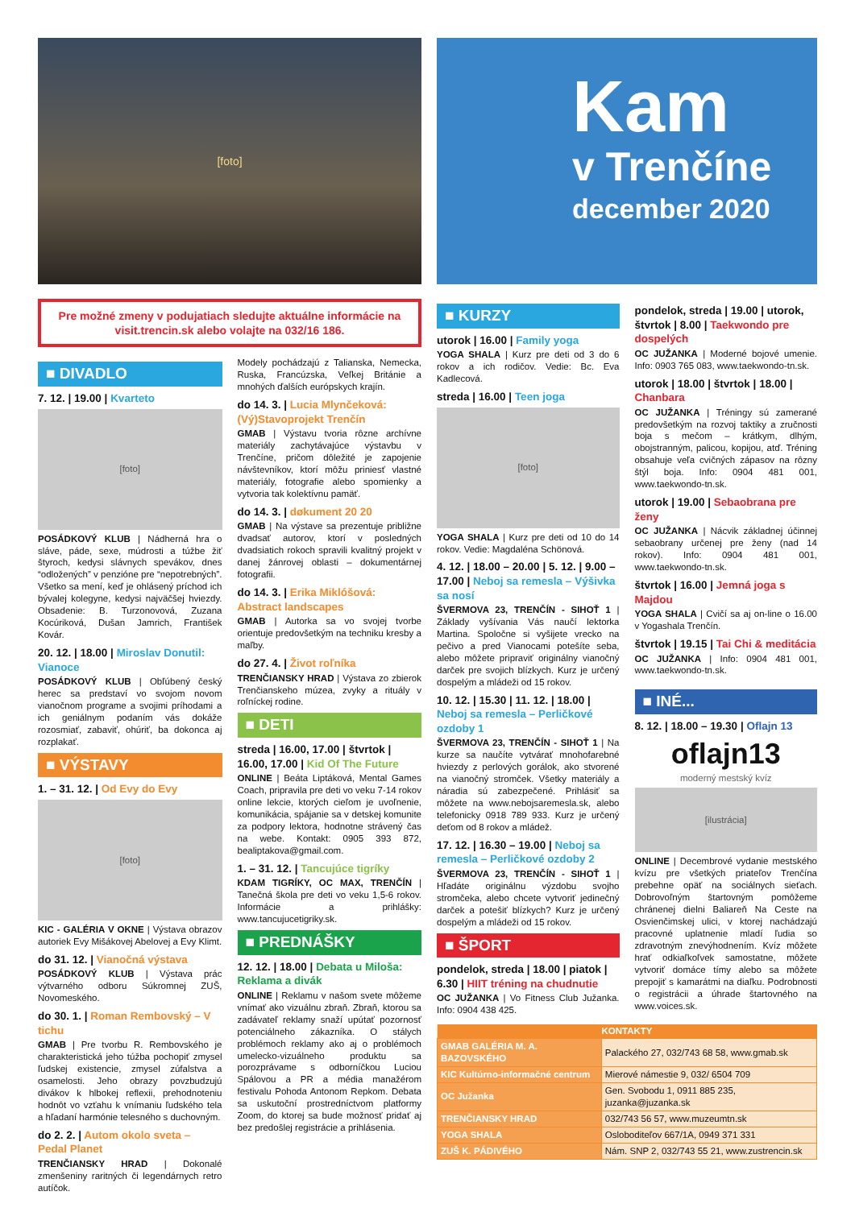[foto]
Kam
v Trenčíne
december 2020
Pre možné zmeny v podujatiach sledujte aktuálne informácie na visit.trencin.sk alebo volajte na 032/16 186.
■ DIVADLO
7. 12. | 19.00 | Kvarteto
[foto]
POSÁDKOVÝ KLUB | Nádherná hra o sláve, páde, sexe, múdrosti a túžbe žiť štyroch, kedysi slávnych spevákov, dnes “odložených” v penzióne pre “nepotrebných”. Všetko sa mení, keď je ohlásený príchod ich bývalej kolegyne, kedysi najväčšej hviezdy. Obsadenie: B. Turzonovová, Zuzana Kocúriková, Dušan Jamrich, František Kovár.
20. 12. | 18.00 | Miroslav Donutil: Vianoce
POSÁDKOVÝ KLUB | Obľúbený český herec sa predstaví vo svojom novom vianočnom programe a svojimi príhodami a ich geniálnym podaním vás dokáže rozosmiať, zabaviť, ohúriť, ba dokonca aj rozplakať.
■ VÝSTAVY
1. – 31. 12. | Od Evy do Evy
[foto]
KIC - GALÉRIA V OKNE | Výstava obrazov autoriek Evy Mišákovej Abelovej a Evy Klimt.
do 31. 12. | Vianočná výstava
POSÁDKOVÝ KLUB | Výstava prác výtvarného odboru Súkromnej ZUŠ, Novomeského.
do 30. 1. | Roman Rembovský – V tichu
GMAB | Pre tvorbu R. Rembovského je charakteristická jeho túžba pochopiť zmysel ľudskej existencie, zmysel zúfalstva a osamelosti. Jeho obrazy povzbudzujú divákov k hlbokej reflexii, prehodnoteniu hodnôt vo vzťahu k vnímaniu ľudského tela a hľadaní harmónie telesného s duchovným.
do 2. 2. | Autom okolo sveta – Pedal Planet
TRENČIANSKY HRAD | Dokonalé zmenšeniny raritných či legendárnych retro autíčok.
Modely pochádzajú z Talianska, Nemecka, Ruska, Francúzska, Veľkej Británie a mnohých ďalších európskych krajín.
do 14. 3. | Lucia Mlynčeková: (Vý)Stavoprojekt Trenčín
GMAB | Výstavu tvoria rôzne archívne materiály zachytávajúce výstavbu v Trenčíne, pričom dôležité je zapojenie návštevníkov, ktorí môžu priniesť vlastné materiály, fotografie alebo spomienky a vytvoria tak kolektívnu pamäť.
do 14. 3. | døkument 20 20
GMAB | Na výstave sa prezentuje približne dvadsať autorov, ktorí v posledných dvadsiatich rokoch spravili kvalitný projekt v danej žánrovej oblasti – dokumentárnej fotografii.
do 14. 3. | Erika Miklóšová: Abstract landscapes
GMAB | Autorka sa vo svojej tvorbe orientuje predovšetkým na techniku kresby a maľby.
do 27. 4. | Život roľníka
TRENČIANSKY HRAD | Výstava zo zbierok Trenčianskeho múzea, zvyky a rituály v roľníckej rodine.
■ DETI
streda | 16.00, 17.00 | štvrtok | 16.00, 17.00 | Kid Of The Future
ONLINE | Beáta Liptáková, Mental Games Coach, pripravila pre deti vo veku 7-14 rokov online lekcie, ktorých cieľom je uvoľnenie, komunikácia, spájanie sa v detskej komunite za podpory lektora, hodnotne strávený čas na webe. Kontakt: 0905 393 872, bealiptakova@gmail.com.
1. – 31. 12. | Tancujúce tigríky
KDAM TIGRÍKY, OC MAX, TRENČÍN | Tanečná škola pre deti vo veku 1,5-6 rokov. Informácie a prihlášky: www.tancujucetigriky.sk.
■ PREDNÁŠKY
12. 12. | 18.00 | Debata u Miloša: Reklama a divák
ONLINE | Reklamu v našom svete môžeme vnímať ako vizuálnu zbraň. Zbraň, ktorou sa zadávateľ reklamy snaží upútať pozornosť potenciálneho zákazníka. O stálych problémoch reklamy ako aj o problémoch umelecko-vizuálneho produktu sa porozprávame s odborníčkou Luciou Spálovou a PR a média manažérom festivalu Pohoda Antonom Repkom. Debata sa uskutoční prostredníctvom platformy Zoom, do ktorej sa bude možnosť pridať aj bez predošlej registrácie a prihlásenia.
■ KURZY
utorok | 16.00 | Family yoga
YOGA SHALA | Kurz pre deti od 3 do 6 rokov a ich rodičov. Vedie: Bc. Eva Kadlecová.
streda | 16.00 | Teen joga
[foto]
YOGA SHALA | Kurz pre deti od 10 do 14 rokov. Vedie: Magdaléna Schönová.
4. 12. | 18.00 – 20.00 | 5. 12. | 9.00 – 17.00 | Neboj sa remesla – Výšivka sa nosí
ŠVERMOVA 23, TRENČÍN - SIHOŤ 1 | Základy vyšívania Vás naučí lektorka Martina. Spoločne si vyšijete vrecko na pečivo a pred Vianocami potešíte seba, alebo môžete pripraviť originálny vianočný darček pre svojich blízkych. Kurz je určený dospelým a mládeži od 15 rokov.
10. 12. | 15.30 | 11. 12. | 18.00 | Neboj sa remesla – Perličkové ozdoby 1
ŠVERMOVA 23, TRENČÍN - SIHOŤ 1 | Na kurze sa naučíte vytvárať mnohofarebné hviezdy z perlových gorálok, ako stvorené na vianočný stromček. Všetky materiály a náradia sú zabezpečené. Prihlásiť sa môžete na www.nebojsaremesla.sk, alebo telefonicky 0918 789 933. Kurz je určený deťom od 8 rokov a mládež.
17. 12. | 16.30 – 19.00 | Neboj sa remesla – Perličkové ozdoby 2
ŠVERMOVA 23, TRENČÍN - SIHOŤ 1 | Hľadáte originálnu výzdobu svojho stromčeka, alebo chcete vytvoriť jedinečný darček a potešiť blízkych? Kurz je určený dospelým a mládeži od 15 rokov.
■ ŠPORT
pondelok, streda | 18.00 | piatok | 6.30 | HIIT tréning na chudnutie
OC JUŽANKA | Vo Fitness Club Južanka. Info: 0904 438 425.
pondelok, streda | 19.00 | utorok, štvrtok | 8.00 | Taekwondo pre dospelých
OC JUŽANKA | Moderné bojové umenie. Info: 0903 765 083, www.taekwondo-tn.sk.
utorok | 18.00 | štvrtok | 18.00 | Chanbara
OC JUŽANKA | Tréningy sú zamerané predovšetkým na rozvoj taktiky a zručnosti boja s mečom – krátkym, dlhým, obojstranným, palicou, kopijou, atď. Tréning obsahuje veľa cvičných zápasov na rôzny štýl boja. Info: 0904 481 001, www.taekwondo-tn.sk.
utorok | 19.00 | Sebaobrana pre ženy
OC JUŽANKA | Nácvik základnej účinnej sebaobrany určenej pre ženy (nad 14 rokov). Info: 0904 481 001, www.taekwondo-tn.sk.
štvrtok | 16.00 | Jemná joga s Majdou
YOGA SHALA | Cvičí sa aj on-line o 16.00 v Yogashala Trenčín.
štvrtok | 19.15 | Tai Chi & meditácia
OC JUŽANKA | Info: 0904 481 001, www.taekwondo-tn.sk.
■ INÉ...
8. 12. | 18.00 – 19.30 | Oflajn 13
oflajn13
moderný mestský kvíz
[ilustrácia]
ONLINE | Decembrové vydanie mestského kvízu pre všetkých priateľov Trenčína prebehne opäť na sociálnych sieťach. Dobrovoľným štartovným pomôžeme chránenej dielni Baliareň Na Ceste na Osvienčimskej ulici, v ktorej nachádzajú pracovné uplatnenie mladí ľudia so zdravotným znevýhodnením. Kvíz môžete hrať odkiaľkoľvek samostatne, môžete vytvoriť domáce tímy alebo sa môžete prepojiť s kamarátmi na diaľku. Podrobnosti o registrácii a úhrade štartovného na www.voices.sk.
| KONTAKTY | |
| --- | --- |
| GMAB GALÉRIA M. A. BAZOVSKÉHO | Palackého 27, 032/743 68 58, www.gmab.sk |
| KIC Kultúrno-informačné centrum | Mierové námestie 9, 032/ 6504 709 |
| OC Južanka | Gen. Svobodu 1, 0911 885 235, juzanka@juzanka.sk |
| TRENČIANSKY HRAD | 032/743 56 57, www.muzeumtn.sk |
| YOGA SHALA | Osloboditeľov 667/1A, 0949 371 331 |
| ZUŠ K. PÁDIVÉHO | Nám. SNP 2, 032/743 55 21, www.zustrencin.sk |